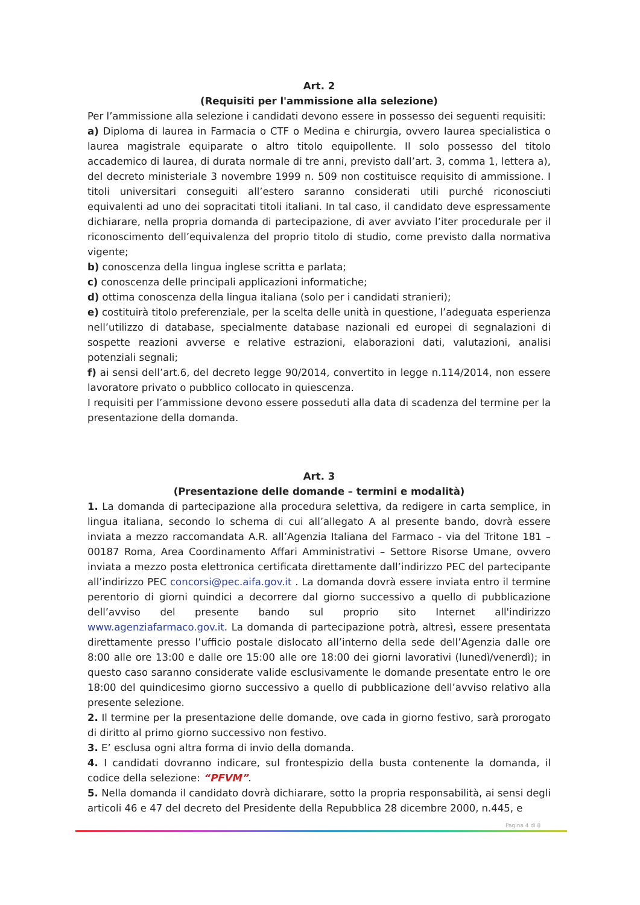Art. 2
(Requisiti per l'ammissione alla selezione)
Per l’ammissione alla selezione i candidati devono essere in possesso dei seguenti requisiti:
a) Diploma di laurea in Farmacia o CTF o Medina e chirurgia, ovvero laurea specialistica o laurea magistrale equiparate o altro titolo equipollente. Il solo possesso del titolo accademico di laurea, di durata normale di tre anni, previsto dall’art. 3, comma 1, lettera a), del decreto ministeriale 3 novembre 1999 n. 509 non costituisce requisito di ammissione. I titoli universitari conseguiti all’estero saranno considerati utili purché riconosciuti equivalenti ad uno dei sopracitati titoli italiani. In tal caso, il candidato deve espressamente dichiarare, nella propria domanda di partecipazione, di aver avviato l’iter procedurale per il riconoscimento dell’equivalenza del proprio titolo di studio, come previsto dalla normativa vigente;
b) conoscenza della lingua inglese scritta e parlata;
c) conoscenza delle principali applicazioni informatiche;
d) ottima conoscenza della lingua italiana (solo per i candidati stranieri);
e) costituirà titolo preferenziale, per la scelta delle unità in questione, l’adeguata esperienza nell’utilizzo di database, specialmente database nazionali ed europei di segnalazioni di sospette reazioni avverse e relative estrazioni, elaborazioni dati, valutazioni, analisi potenziali segnali;
f) ai sensi dell’art.6, del decreto legge 90/2014, convertito in legge n.114/2014, non essere lavoratore privato o pubblico collocato in quiescenza.
I requisiti per l’ammissione devono essere posseduti alla data di scadenza del termine per la presentazione della domanda.
Art. 3
(Presentazione delle domande – termini e modalità)
1. La domanda di partecipazione alla procedura selettiva, da redigere in carta semplice, in lingua italiana, secondo lo schema di cui all’allegato A al presente bando, dovrà essere inviata a mezzo raccomandata A.R. all’Agenzia Italiana del Farmaco - via del Tritone 181 – 00187 Roma, Area Coordinamento Affari Amministrativi – Settore Risorse Umane, ovvero inviata a mezzo posta elettronica certificata direttamente dall’indirizzo PEC del partecipante all’indirizzo PEC concorsi@pec.aifa.gov.it . La domanda dovrà essere inviata entro il termine perentorio di giorni quindici a decorrere dal giorno successivo a quello di pubblicazione dell’avviso del presente bando sul proprio sito Internet all'indirizzo www.agenziafarmaco.gov.it. La domanda di partecipazione potrà, altresì, essere presentata direttamente presso l’ufficio postale dislocato all’interno della sede dell’Agenzia dalle ore 8:00 alle ore 13:00 e dalle ore 15:00 alle ore 18:00 dei giorni lavorativi (lunedì/venerdì); in questo caso saranno considerate valide esclusivamente le domande presentate entro le ore 18:00 del quindicesimo giorno successivo a quello di pubblicazione dell’avviso relativo alla presente selezione.
2. Il termine per la presentazione delle domande, ove cada in giorno festivo, sarà prorogato di diritto al primo giorno successivo non festivo.
3. E’ esclusa ogni altra forma di invio della domanda.
4. I candidati dovranno indicare, sul frontespizio della busta contenente la domanda, il codice della selezione: “PFVM”.
5. Nella domanda il candidato dovrà dichiarare, sotto la propria responsabilità, ai sensi degli articoli 46 e 47 del decreto del Presidente della Repubblica 28 dicembre 2000, n.445, e
Pagina 4 di 8